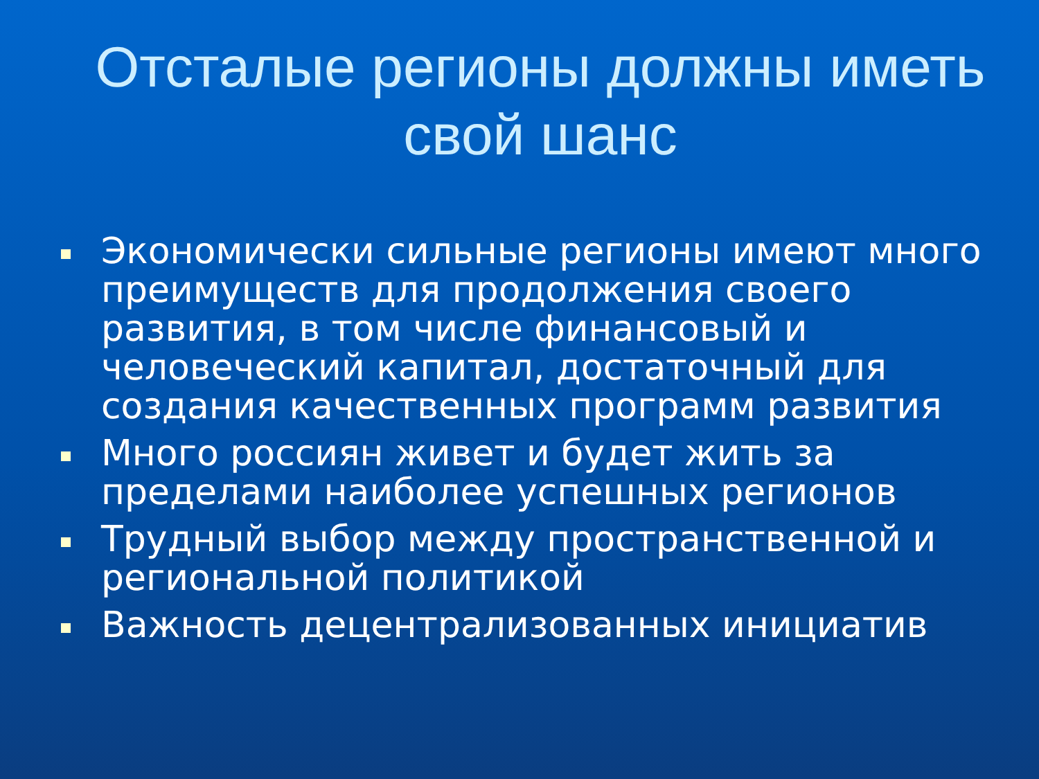Отсталые регионы должны иметь свой шанс
Экономически сильные регионы имеют много преимуществ для продолжения своего развития, в том числе финансовый и человеческий капитал, достаточный для создания качественных программ развития
Много россиян живет и будет жить за пределами наиболее успешных регионов
Трудный выбор между пространственной и региональной политикой
Важность децентрализованных инициатив